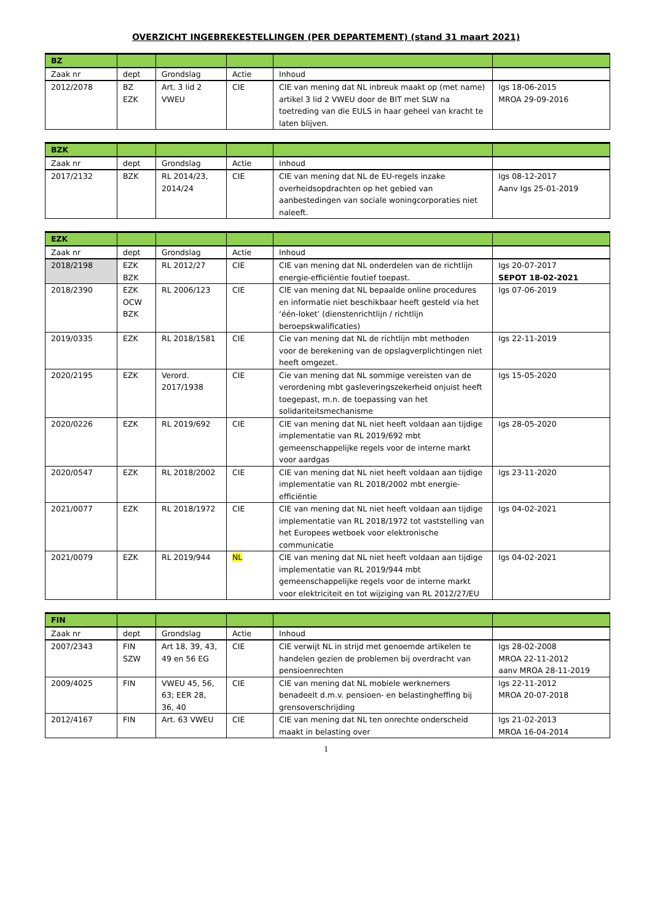OVERZICHT INGEBREKESTELLINGEN (PER DEPARTEMENT) (stand 31 maart 2021)
| BZ | | | | | |
| Zaak nr | dept | Grondslag | Actie | Inhoud | |
| 2012/2078 | BZ EZK | Art. 3 lid 2 VWEU | CIE | CIE van mening dat NL inbreuk maakt op (met name) artikel 3 lid 2 VWEU door de BIT met SLW na toetreding van die EULS in haar geheel van kracht te laten blijven. | Igs 18-06-2015 MROA 29-09-2016 |
| BZK | | | | | |
| Zaak nr | dept | Grondslag | Actie | Inhoud | |
| 2017/2132 | BZK | RL 2014/23, 2014/24 | CIE | CIE van mening dat NL de EU-regels inzake overheidsopdrachten op het gebied van aanbestedingen van sociale woningcorporaties niet naleeft. | Igs 08-12-2017 Aanv Igs 25-01-2019 |
| EZK | | | | | |
| Zaak nr | dept | Grondslag | Actie | Inhoud | |
| 2018/2198 | EZK BZK | RL 2012/27 | CIE | CIE van mening dat NL onderdelen van de richtlijn energie-efficiëntie foutief toepast. | Igs 20-07-2017 SEPOT 18-02-2021 |
| 2018/2390 | EZK OCW BZK | RL 2006/123 | CIE | CIE van mening dat NL bepaalde online procedures en informatie niet beschikbaar heeft gesteld via het ‘één-loket’ (dienstenrichtlijn / richtlijn beroepskwalificaties) | Igs 07-06-2019 |
| 2019/0335 | EZK | RL 2018/1581 | CIE | Cie van mening dat NL de richtlijn mbt methoden voor de berekening van de opslagverplichtingen niet heeft omgezet. | Igs 22-11-2019 |
| 2020/2195 | EZK | Verord. 2017/1938 | CIE | Cie van mening dat NL sommige vereisten van de verordening mbt gasleveringszekerheid onjuist heeft toegepast, m.n. de toepassing van het solidariteitsmechanisme | Igs 15-05-2020 |
| 2020/0226 | EZK | RL 2019/692 | CIE | CIE van mening dat NL niet heeft voldaan aan tijdige implementatie van RL 2019/692 mbt gemeenschappelijke regels voor de interne markt voor aardgas | Igs 28-05-2020 |
| 2020/0547 | EZK | RL 2018/2002 | CIE | CIE van mening dat NL niet heeft voldaan aan tijdige implementatie van RL 2018/2002 mbt energie-efficiëntie | Igs 23-11-2020 |
| 2021/0077 | EZK | RL 2018/1972 | CIE | CIE van mening dat NL niet heeft voldaan aan tijdige implementatie van RL 2018/1972 tot vaststelling van het Europees wetboek voor elektronische communicatie | Igs 04-02-2021 |
| 2021/0079 | EZK | RL 2019/944 | NL | CIE van mening dat NL niet heeft voldaan aan tijdige implementatie van RL 2019/944 mbt gemeenschappelijke regels voor de interne markt voor elektriciteit en tot wijziging van RL 2012/27/EU | Igs 04-02-2021 |
| FIN | | | | | |
| Zaak nr | dept | Grondslag | Actie | Inhoud | |
| 2007/2343 | FIN SZW | Art 18, 39, 43, 49 en 56 EG | CIE | CIE verwijt NL in strijd met genoemde artikelen te handelen gezien de problemen bij overdracht van pensioenrechten | Igs 28-02-2008 MROA 22-11-2012 aanv MROA 28-11-2019 |
| 2009/4025 | FIN | VWEU 45, 56, 63; EER 28, 36, 40 | CIE | CIE van mening dat NL mobiele werknemers benadeelt d.m.v. pensioen- en belastingheffing bij grensoverschrijding | Igs 22-11-2012 MROA 20-07-2018 |
| 2012/4167 | FIN | Art. 63 VWEU | CIE | CIE van mening dat NL ten onrechte onderscheid maakt in belasting over | Igs 21-02-2013 MROA 16-04-2014 |
1